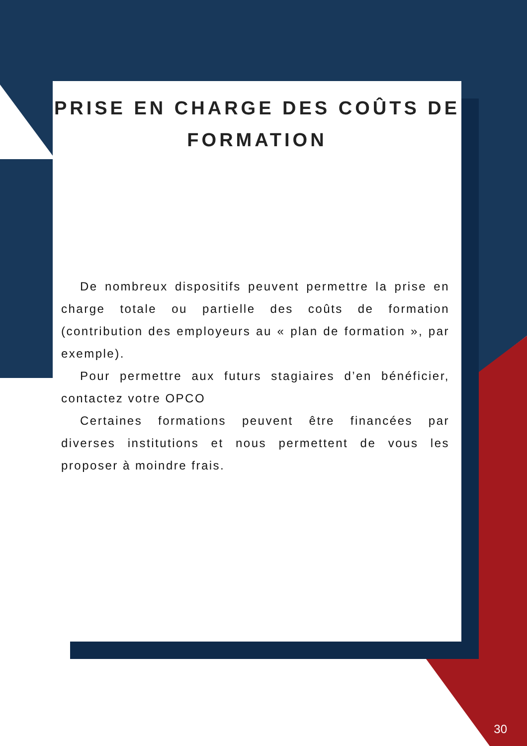PRISE EN CHARGE DES COÛTS DE FORMATION
De nombreux dispositifs peuvent permettre la prise en charge totale ou partielle des coûts de formation (contribution des employeurs au « plan de formation », par exemple).
Pour permettre aux futurs stagiaires d’en bénéficier, contactez votre OPCO
Certaines formations peuvent être financées par diverses institutions et nous permettent de vous les proposer à moindre frais.
30